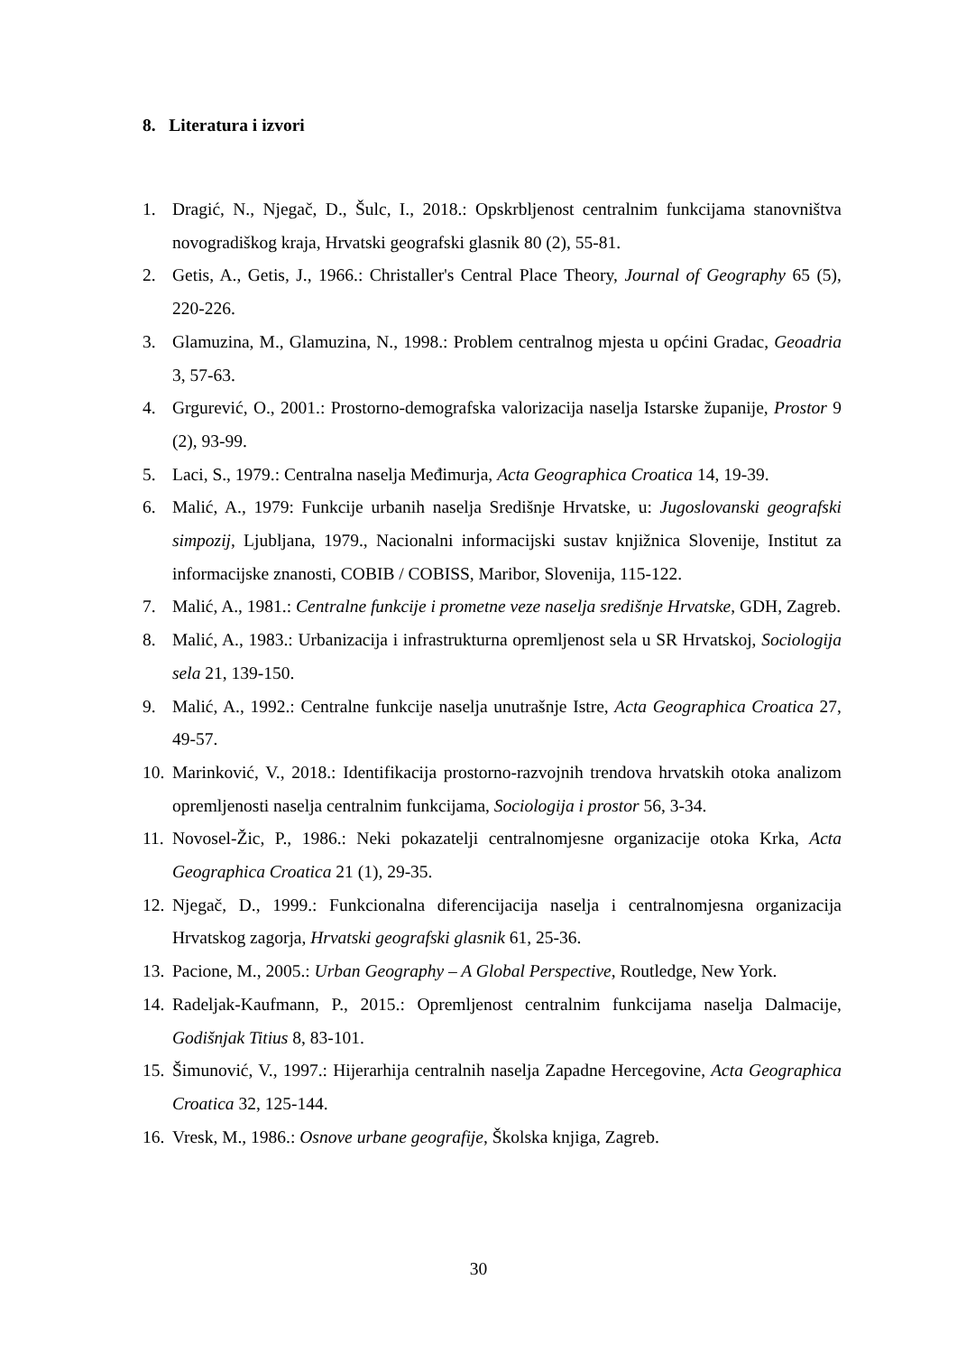8. Literatura i izvori
1. Dragić, N., Njegač, D., Šulc, I., 2018.: Opskrbljenost centralnim funkcijama stanovništva novogradiškog kraja, Hrvatski geografski glasnik 80 (2), 55-81.
2. Getis, A., Getis, J., 1966.: Christaller's Central Place Theory, Journal of Geography 65 (5), 220-226.
3. Glamuzina, M., Glamuzina, N., 1998.: Problem centralnog mjesta u općini Gradac, Geoadria 3, 57-63.
4. Grgurević, O., 2001.: Prostorno-demografska valorizacija naselja Istarske županije, Prostor 9 (2), 93-99.
5. Laci, S., 1979.: Centralna naselja Međimurja, Acta Geographica Croatica 14, 19-39.
6. Malić, A., 1979: Funkcije urbanih naselja Središnje Hrvatske, u: Jugoslovanski geografski simpozij, Ljubljana, 1979., Nacionalni informacijski sustav knjižnica Slovenije, Institut za informacijske znanosti, COBIB / COBISS, Maribor, Slovenija, 115-122.
7. Malić, A., 1981.: Centralne funkcije i prometne veze naselja središnje Hrvatske, GDH, Zagreb.
8. Malić, A., 1983.: Urbanizacija i infrastrukturna opremljenost sela u SR Hrvatskoj, Sociologija sela 21, 139-150.
9. Malić, A., 1992.: Centralne funkcije naselja unutrašnje Istre, Acta Geographica Croatica 27, 49-57.
10. Marinković, V., 2018.: Identifikacija prostorno-razvojnih trendova hrvatskih otoka analizom opremljenosti naselja centralnim funkcijama, Sociologija i prostor 56, 3-34.
11. Novosel-Žic, P., 1986.: Neki pokazatelji centralnomjesne organizacije otoka Krka, Acta Geographica Croatica 21 (1), 29-35.
12. Njegač, D., 1999.: Funkcionalna diferencijacija naselja i centralnomjesna organizacija Hrvatskog zagorja, Hrvatski geografski glasnik 61, 25-36.
13. Pacione, M., 2005.: Urban Geography – A Global Perspective, Routledge, New York.
14. Radeljak-Kaufmann, P., 2015.: Opremljenost centralnim funkcijama naselja Dalmacije, Godišnjak Titius 8, 83-101.
15. Šimunović, V., 1997.: Hijerarhija centralnih naselja Zapadne Hercegovine, Acta Geographica Croatica 32, 125-144.
16. Vresk, M., 1986.: Osnove urbane geografije, Školska knjiga, Zagreb.
30